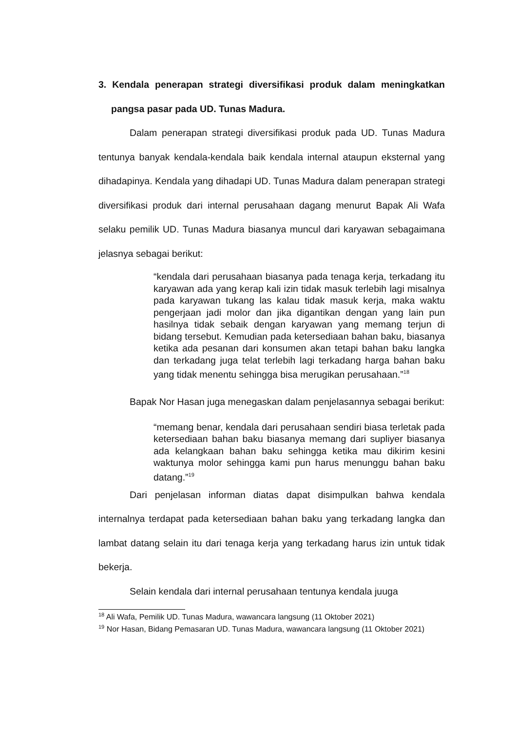3. Kendala penerapan strategi diversifikasi produk dalam meningkatkan pangsa pasar pada UD. Tunas Madura.
Dalam penerapan strategi diversifikasi produk pada UD. Tunas Madura tentunya banyak kendala-kendala baik kendala internal ataupun eksternal yang dihadapinya. Kendala yang dihadapi UD. Tunas Madura dalam penerapan strategi diversifikasi produk dari internal perusahaan dagang menurut Bapak Ali Wafa selaku pemilik UD. Tunas Madura biasanya muncul dari karyawan sebagaimana jelasnya sebagai berikut:
“kendala dari perusahaan biasanya pada tenaga kerja, terkadang itu karyawan ada yang kerap kali izin tidak masuk terlebih lagi misalnya pada karyawan tukang las kalau tidak masuk kerja, maka waktu pengerjaan jadi molor dan jika digantikan dengan yang lain pun hasilnya tidak sebaik dengan karyawan yang memang terjun di bidang tersebut. Kemudian pada ketersediaan bahan baku, biasanya ketika ada pesanan dari konsumen akan tetapi bahan baku langka dan terkadang juga telat terlebih lagi terkadang harga bahan baku yang tidak menentu sehingga bisa merugikan perusahaan.”<sup>18</sup>
Bapak Nor Hasan juga menegaskan dalam penjelasannya sebagai berikut:
“memang benar, kendala dari perusahaan sendiri biasa terletak pada ketersediaan bahan baku biasanya memang dari supliyer biasanya ada kelangkaan bahan baku sehingga ketika mau dikirim kesini waktunya molor sehingga kami pun harus menunggu bahan baku datang.”<sup>19</sup>
Dari penjelasan informan diatas dapat disimpulkan bahwa kendala internalnya terdapat pada ketersediaan bahan baku yang terkadang langka dan lambat datang selain itu dari tenaga kerja yang terkadang harus izin untuk tidak bekerja.
Selain kendala dari internal perusahaan tentunya kendala juuga
<sup>18</sup> Ali Wafa, Pemilik UD. Tunas Madura, wawancara langsung (11 Oktober 2021)
<sup>19</sup> Nor Hasan, Bidang Pemasaran UD. Tunas Madura, wawancara langsung (11 Oktober 2021)